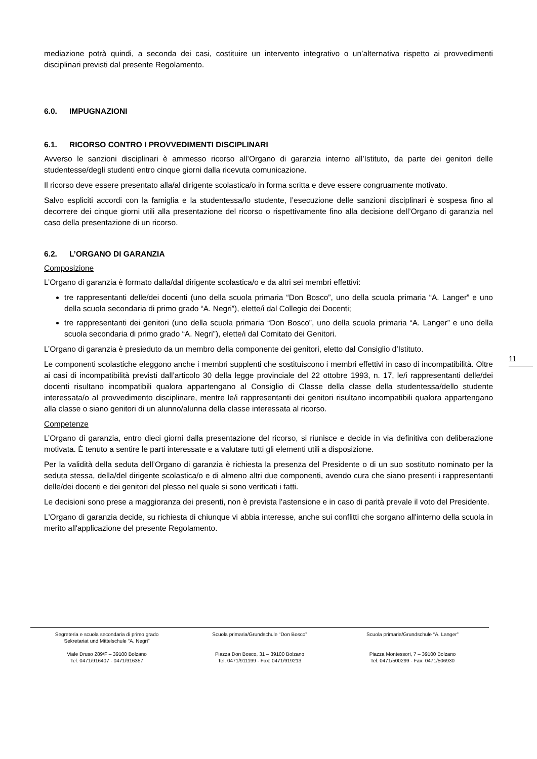mediazione potrà quindi, a seconda dei casi, costituire un intervento integrativo o un’alternativa rispetto ai provvedimenti disciplinari previsti dal presente Regolamento.
6.0. IMPUGNAZIONI
6.1. RICORSO CONTRO I PROVVEDIMENTI DISCIPLINARI
Avverso le sanzioni disciplinari è ammesso ricorso all’Organo di garanzia interno all’Istituto, da parte dei genitori delle studentesse/degli studenti entro cinque giorni dalla ricevuta comunicazione.
Il ricorso deve essere presentato alla/al dirigente scolastica/o in forma scritta e deve essere congruamente motivato.
Salvo espliciti accordi con la famiglia e la studentessa/lo studente, l’esecuzione delle sanzioni disciplinari è sospesa fino al decorrere dei cinque giorni utili alla presentazione del ricorso o rispettivamente fino alla decisione dell’Organo di garanzia nel caso della presentazione di un ricorso.
6.2. L’ORGANO DI GARANZIA
Composizione
L’Organo di garanzia è formato dalla/dal dirigente scolastica/o e da altri sei membri effettivi:
tre rappresentanti delle/dei docenti (uno della scuola primaria “Don Bosco”, uno della scuola primaria “A. Langer” e uno della scuola secondaria di primo grado “A. Negri”), elette/i dal Collegio dei Docenti;
tre rappresentanti dei genitori (uno della scuola primaria “Don Bosco”, uno della scuola primaria “A. Langer” e uno della scuola secondaria di primo grado “A. Negri”), elette/i dal Comitato dei Genitori.
L’Organo di garanzia è presieduto da un membro della componente dei genitori, eletto dal Consiglio d’Istituto.
Le componenti scolastiche eleggono anche i membri supplenti che sostituiscono i membri effettivi in caso di incompatibilità. Oltre ai casi di incompatibilità previsti dall’articolo 30 della legge provinciale del 22 ottobre 1993, n. 17, le/i rappresentanti delle/dei docenti risultano incompatibili qualora appartengano al Consiglio di Classe della classe della studentessa/dello studente interessata/o al provvedimento disciplinare, mentre le/i rappresentanti dei genitori risultano incompatibili qualora appartengano alla classe o siano genitori di un alunno/alunna della classe interessata al ricorso.
Competenze
L’Organo di garanzia, entro dieci giorni dalla presentazione del ricorso, si riunisce e decide in via definitiva con deliberazione motivata. È tenuto a sentire le parti interessate e a valutare tutti gli elementi utili a disposizione.
Per la validità della seduta dell’Organo di garanzia è richiesta la presenza del Presidente o di un suo sostituto nominato per la seduta stessa, della/del dirigente scolastica/o e di almeno altri due componenti, avendo cura che siano presenti i rappresentanti delle/dei docenti e dei genitori del plesso nel quale si sono verificati i fatti.
Le decisioni sono prese a maggioranza dei presenti, non è prevista l’astensione e in caso di parità prevale il voto del Presidente.
L'Organo di garanzia decide, su richiesta di chiunque vi abbia interesse, anche sui conflitti che sorgano all'interno della scuola in merito all'applicazione del presente Regolamento.
11
Segreteria e scuola secondaria di primo grado
Sekretariat und Mittelschule “A. Negri”
Viale Druso 289/F – 39100 Bolzano
Tel. 0471/916407 - 0471/916357
Scuola primaria/Grundschule “Don Bosco”
Piazza Don Bosco, 31 – 39100 Bolzano
Tel. 0471/911199 - Fax: 0471/919213
Scuola primaria/Grundschule “A. Langer”
Piazza Montessori, 7 – 39100 Bolzano
Tel. 0471/500299 - Fax: 0471/506930